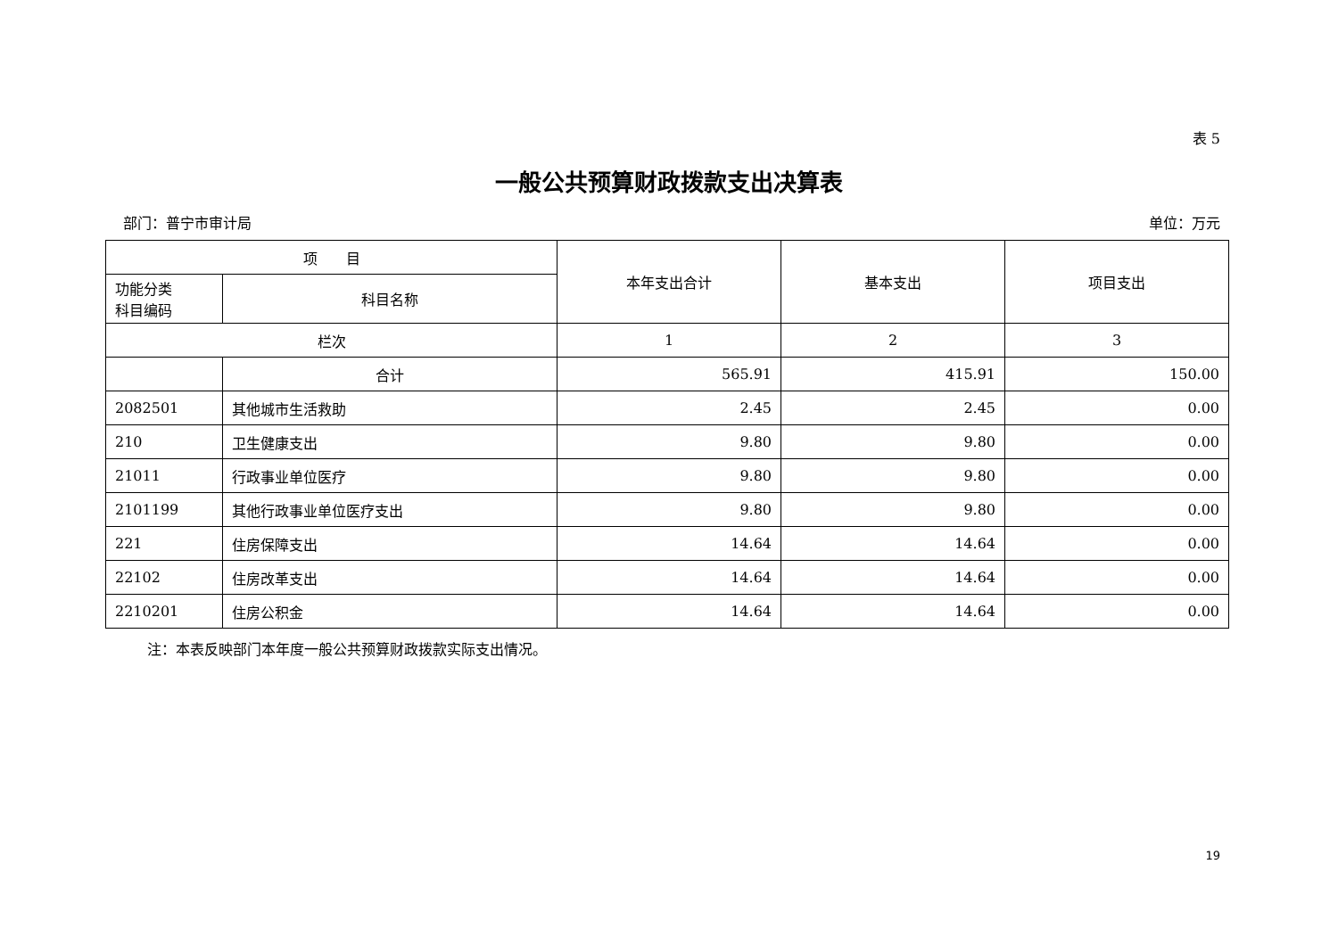表 5
一般公共预算财政拨款支出决算表
部门：普宁市审计局 单位：万元
| 项 目 | | 本年支出合计 | 基本支出 | 项目支出 |
| --- | --- | --- | --- | --- |
| 功能分类 科目编码 | 科目名称 | | | |
| 栏次 | | 1 | 2 | 3 |
| | 合计 | 565.91 | 415.91 | 150.00 |
| 2082501 | 其他城市生活救助 | 2.45 | 2.45 | 0.00 |
| 210 | 卫生健康支出 | 9.80 | 9.80 | 0.00 |
| 21011 | 行政事业单位医疗 | 9.80 | 9.80 | 0.00 |
| 2101199 | 其他行政事业单位医疗支出 | 9.80 | 9.80 | 0.00 |
| 221 | 住房保障支出 | 14.64 | 14.64 | 0.00 |
| 22102 | 住房改革支出 | 14.64 | 14.64 | 0.00 |
| 2210201 | 住房公积金 | 14.64 | 14.64 | 0.00 |
注：本表反映部门本年度一般公共预算财政拨款实际支出情况。
19